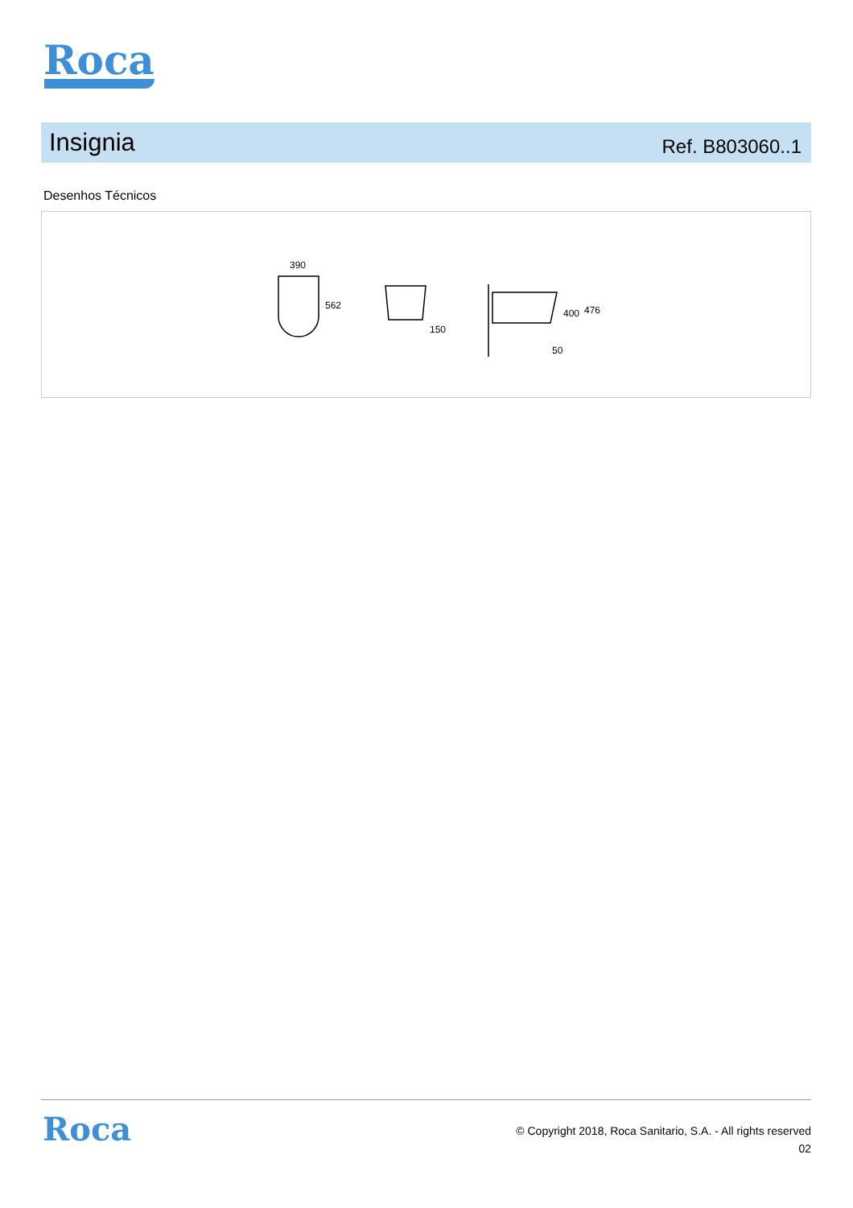Roca
Insignia
Ref. B803060..1
Desenhos Técnicos
390
562
150
400
476
50
Roca
© Copyright 2018, Roca Sanitario, S.A. - All rights reserved
02